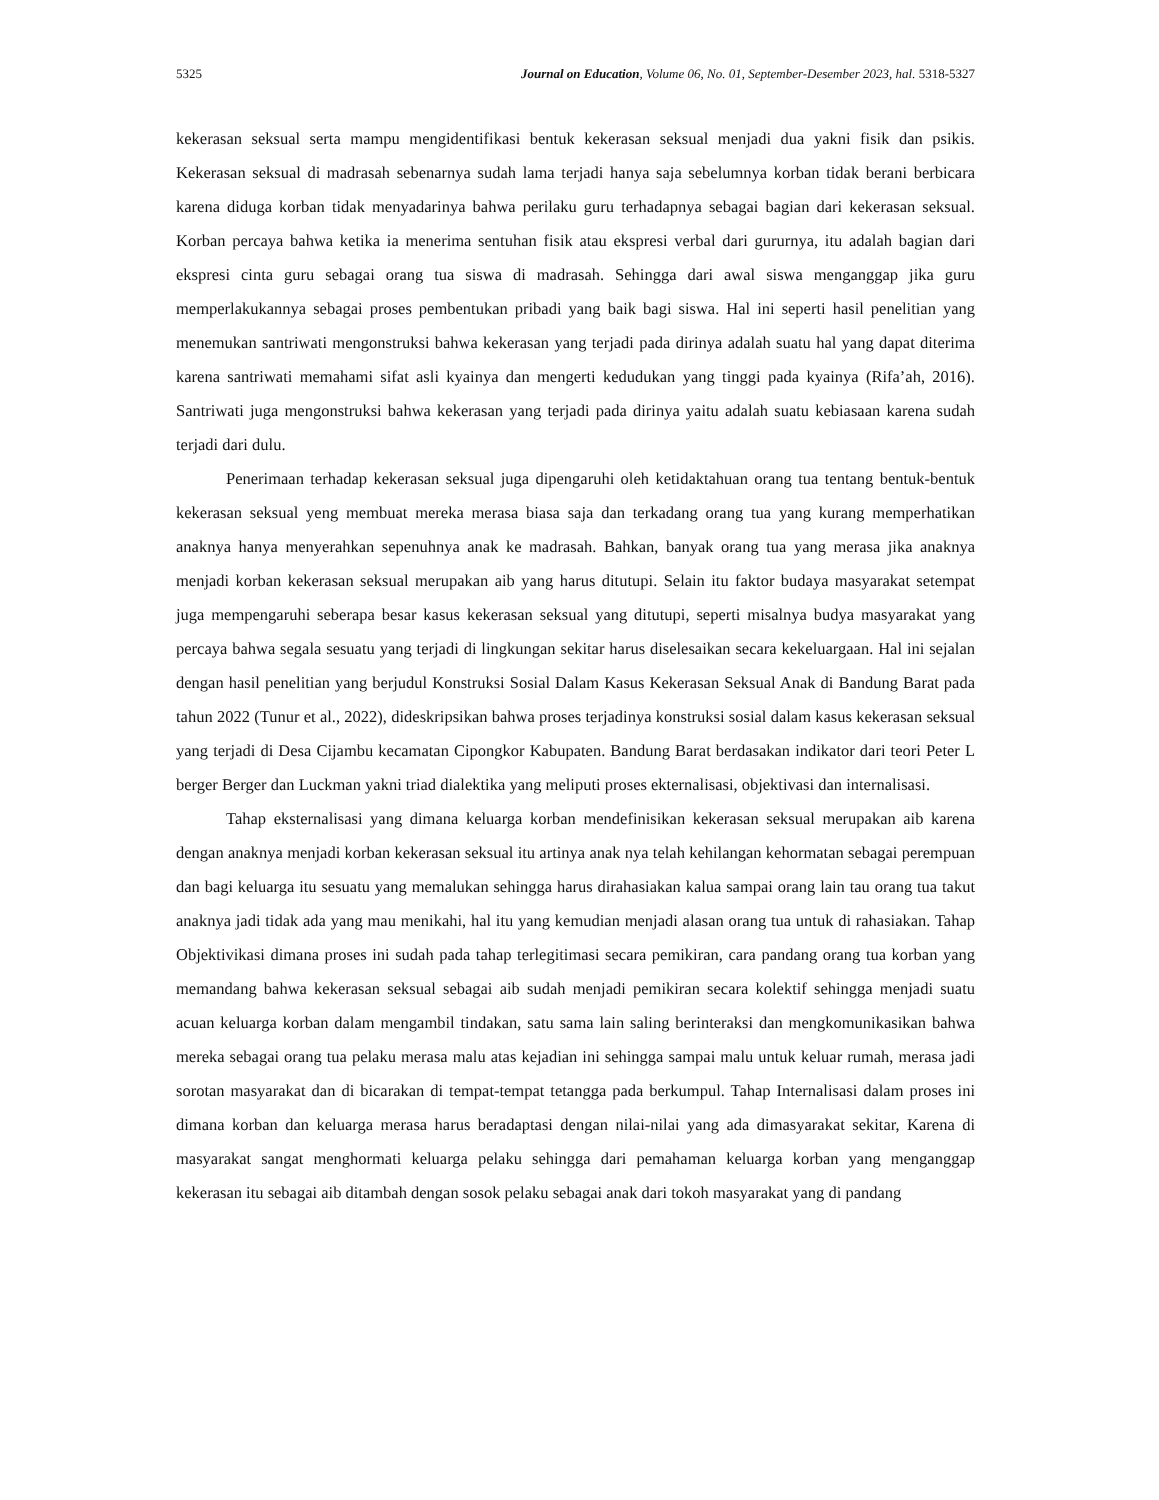5325 Journal on Education, Volume 06, No. 01, September-Desember 2023, hal. 5318-5327
kekerasan seksual serta mampu mengidentifikasi bentuk kekerasan seksual menjadi dua yakni fisik dan psikis. Kekerasan seksual di madrasah sebenarnya sudah lama terjadi hanya saja sebelumnya korban tidak berani berbicara karena diduga korban tidak menyadarinya bahwa perilaku guru terhadapnya sebagai bagian dari kekerasan seksual. Korban percaya bahwa ketika ia menerima sentuhan fisik atau ekspresi verbal dari gururnya, itu adalah bagian dari ekspresi cinta guru sebagai orang tua siswa di madrasah. Sehingga dari awal siswa menganggap jika guru memperlakukannya sebagai proses pembentukan pribadi yang baik bagi siswa. Hal ini seperti hasil penelitian yang menemukan santriwati mengonstruksi bahwa kekerasan yang terjadi pada dirinya adalah suatu hal yang dapat diterima karena santriwati memahami sifat asli kyainya dan mengerti kedudukan yang tinggi pada kyainya (Rifa’ah, 2016). Santriwati juga mengonstruksi bahwa kekerasan yang terjadi pada dirinya yaitu adalah suatu kebiasaan karena sudah terjadi dari dulu.
Penerimaan terhadap kekerasan seksual juga dipengaruhi oleh ketidaktahuan orang tua tentang bentuk-bentuk kekerasan seksual yeng membuat mereka merasa biasa saja dan terkadang orang tua yang kurang memperhatikan anaknya hanya menyerahkan sepenuhnya anak ke madrasah. Bahkan, banyak orang tua yang merasa jika anaknya menjadi korban kekerasan seksual merupakan aib yang harus ditutupi. Selain itu faktor budaya masyarakat setempat juga mempengaruhi seberapa besar kasus kekerasan seksual yang ditutupi, seperti misalnya budya masyarakat yang percaya bahwa segala sesuatu yang terjadi di lingkungan sekitar harus diselesaikan secara kekeluargaan. Hal ini sejalan dengan hasil penelitian yang berjudul Konstruksi Sosial Dalam Kasus Kekerasan Seksual Anak di Bandung Barat pada tahun 2022 (Tunur et al., 2022), dideskripsikan bahwa proses terjadinya konstruksi sosial dalam kasus kekerasan seksual yang terjadi di Desa Cijambu kecamatan Cipongkor Kabupaten. Bandung Barat berdasakan indikator dari teori Peter L berger Berger dan Luckman yakni triad dialektika yang meliputi proses ekternalisasi, objektivasi dan internalisasi.
Tahap eksternalisasi yang dimana keluarga korban mendefinisikan kekerasan seksual merupakan aib karena dengan anaknya menjadi korban kekerasan seksual itu artinya anak nya telah kehilangan kehormatan sebagai perempuan dan bagi keluarga itu sesuatu yang memalukan sehingga harus dirahasiakan kalua sampai orang lain tau orang tua takut anaknya jadi tidak ada yang mau menikahi, hal itu yang kemudian menjadi alasan orang tua untuk di rahasiakan. Tahap Objektivikasi dimana proses ini sudah pada tahap terlegitimasi secara pemikiran, cara pandang orang tua korban yang memandang bahwa kekerasan seksual sebagai aib sudah menjadi pemikiran secara kolektif sehingga menjadi suatu acuan keluarga korban dalam mengambil tindakan, satu sama lain saling berinteraksi dan mengkomunikasikan bahwa mereka sebagai orang tua pelaku merasa malu atas kejadian ini sehingga sampai malu untuk keluar rumah, merasa jadi sorotan masyarakat dan di bicarakan di tempat-tempat tetangga pada berkumpul. Tahap Internalisasi dalam proses ini dimana korban dan keluarga merasa harus beradaptasi dengan nilai-nilai yang ada dimasyarakat sekitar, Karena di masyarakat sangat menghormati keluarga pelaku sehingga dari pemahaman keluarga korban yang menganggap kekerasan itu sebagai aib ditambah dengan sosok pelaku sebagai anak dari tokoh masyarakat yang di pandang